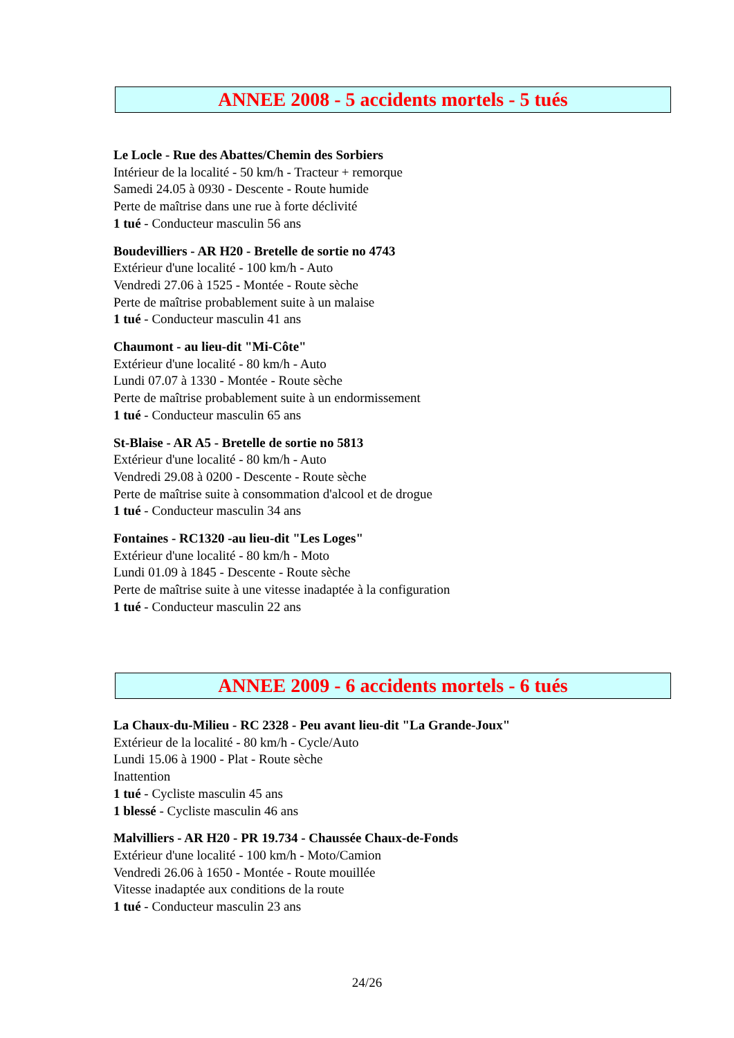ANNEE 2008 - 5 accidents mortels - 5 tués
Le Locle - Rue des Abattes/Chemin des Sorbiers
Intérieur de la localité - 50 km/h - Tracteur + remorque
Samedi 24.05 à 0930 - Descente - Route humide
Perte de maîtrise dans une rue à forte déclivité
1 tué - Conducteur masculin 56 ans
Boudevilliers - AR H20 - Bretelle de sortie no 4743
Extérieur d'une localité - 100 km/h - Auto
Vendredi 27.06 à 1525 - Montée - Route sèche
Perte de maîtrise probablement suite à un malaise
1 tué - Conducteur masculin 41 ans
Chaumont - au lieu-dit "Mi-Côte"
Extérieur d'une localité - 80 km/h - Auto
Lundi 07.07 à 1330 - Montée - Route sèche
Perte de maîtrise probablement suite à un endormissement
1 tué - Conducteur masculin 65 ans
St-Blaise - AR A5 - Bretelle de sortie no 5813
Extérieur d'une localité - 80 km/h - Auto
Vendredi 29.08 à 0200 - Descente - Route sèche
Perte de maîtrise suite à consommation d'alcool et de drogue
1 tué - Conducteur masculin 34 ans
Fontaines - RC1320 -au lieu-dit "Les Loges"
Extérieur d'une localité - 80 km/h - Moto
Lundi 01.09 à 1845 - Descente - Route sèche
Perte de maîtrise suite à une vitesse inadaptée à la configuration
1 tué - Conducteur masculin 22 ans
ANNEE 2009 - 6 accidents mortels - 6 tués
La Chaux-du-Milieu - RC 2328 - Peu avant lieu-dit "La Grande-Joux"
Extérieur de la localité - 80 km/h - Cycle/Auto
Lundi 15.06 à 1900 - Plat - Route sèche
Inattention
1 tué - Cycliste masculin 45 ans
1 blessé - Cycliste masculin 46 ans
Malvilliers - AR H20 - PR 19.734 - Chaussée Chaux-de-Fonds
Extérieur d'une localité - 100 km/h - Moto/Camion
Vendredi 26.06 à 1650 - Montée - Route mouillée
Vitesse inadaptée aux conditions de la route
1 tué - Conducteur masculin 23 ans
24/26